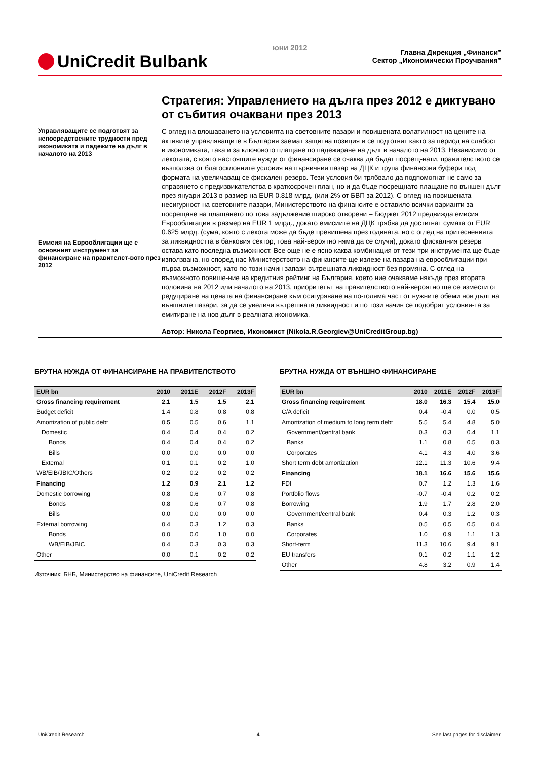UniCredit Bulbank
юни 2012
Главна Дирекция „Финанси”
Сектор „Икономически Проучвания”
Стратегия: Управлението на дълга през 2012 е диктувано от събития очаквани през 2013
Управляващите се подготвят за непосредствените трудности пред икономиката и падежите на дълг в началото на 2013
Емисия на Еврооблигации ще е основният инструмент за финансиране на правителст-вото през 2012
С оглед на влошаването на условията на световните пазари и повишената волатилност на цените на активите управляващите в България заемат защитна позиция и се подготвят както за период на слабост в икономиката, така и за ключовото плащане по падежиране на дълг в началото на 2013. Независимо от лекотата, с която настоящите нужди от финансиране се очаква да бъдат посрещ-нати, правителството се възползва от благосклонните условия на първичния пазар на ДЦК и трупа финансови буфери под формата на увеличаващ се фискален резерв. Тези условия би трябвало да подпомогнат не само за справянето с предизвикателства в краткосрочен план, но и да бъде посрещнато плащане по външен дълг през януари 2013 в размер на EUR 0.818 млрд. (или 2% от БВП за 2012). С оглед на повишената несигурност на световните пазари, Министерството на финансите е оставило всички варианти за посрещане на плащането по това задължение широко отворени – Бюджет 2012 предвижда емисия Еврооблигации в размер на EUR 1 млрд., докато емисиите на ДЦК трябва да достигнат сумата от EUR 0.625 млрд. (сума, която с лекота може да бъде превишена през годината, но с оглед на притесненията за ликвидността в банковия сектор, това най-вероятно няма да се случи), докато фискалния резерв остава като последна възможност. Все още не е ясно каква комбинация от тези три инструмента ще бъде използвана, но според нас Министерството на финансите ще излезе на пазара на еврооблигации при първа възможност, като по този начин запази вътрешната ликвидност без промяна. С оглед на възможното повише-ние на кредитния рейтинг на България, което ние очакваме някъде през втората половина на 2012 или началото на 2013, приоритетът на правителството най-вероятно ще се измести от редуциране на цената на финансиране към осигуряване на по-голяма част от нужните обеми нов дълг на външните пазари, за да се увеличи вътрешната ликвидност и по този начин се подобрят условия-та за емитиране на нов дълг в реалната икономика.
Автор: Никола Георгиев, Икономист (Nikola.R.Georgiev@UniCreditGroup.bg)
БРУТНА НУЖДА ОТ ФИНАНСИРАНЕ НА ПРАВИТЕЛСТВОТО
| EUR bn | 2010 | 2011E | 2012F | 2013F |
| --- | --- | --- | --- | --- |
| Gross financing requirement | 2.1 | 1.5 | 1.5 | 2.1 |
| Budget deficit | 1.4 | 0.8 | 0.8 | 0.8 |
| Amortization of public debt | 0.5 | 0.5 | 0.6 | 1.1 |
| Domestic | 0.4 | 0.4 | 0.4 | 0.2 |
| Bonds | 0.4 | 0.4 | 0.4 | 0.2 |
| Bills | 0.0 | 0.0 | 0.0 | 0.0 |
| External | 0.1 | 0.1 | 0.2 | 1.0 |
| WB/EIB/JBIC/Others | 0.2 | 0.2 | 0.2 | 0.2 |
| Financing | 1.2 | 0.9 | 2.1 | 1.2 |
| Domestic borrowing | 0.8 | 0.6 | 0.7 | 0.8 |
| Bonds | 0.8 | 0.6 | 0.7 | 0.8 |
| Bills | 0.0 | 0.0 | 0.0 | 0.0 |
| External borrowing | 0.4 | 0.3 | 1.2 | 0.3 |
| Bonds | 0.0 | 0.0 | 1.0 | 0.0 |
| WB/EIB/JBIC | 0.4 | 0.3 | 0.3 | 0.3 |
| Other | 0.0 | 0.1 | 0.2 | 0.2 |
Източник: БНБ, Министерство на финансите, UniCredit Research
БРУТНА НУЖДА ОТ ВЪНШНО ФИНАНСИРАНЕ
| EUR bn | 2010 | 2011E | 2012F | 2013F |
| --- | --- | --- | --- | --- |
| Gross financing requirement | 18.0 | 16.3 | 15.4 | 15.0 |
| C/A deficit | 0.4 | -0.4 | 0.0 | 0.5 |
| Amortization of medium to long term debt | 5.5 | 5.4 | 4.8 | 5.0 |
| Government/central bank | 0.3 | 0.3 | 0.4 | 1.1 |
| Banks | 1.1 | 0.8 | 0.5 | 0.3 |
| Corporates | 4.1 | 4.3 | 4.0 | 3.6 |
| Short term debt amortization | 12.1 | 11.3 | 10.6 | 9.4 |
| Financing | 18.1 | 16.6 | 15.6 | 15.6 |
| FDI | 0.7 | 1.2 | 1.3 | 1.6 |
| Portfolio flows | -0.7 | -0.4 | 0.2 | 0.2 |
| Borrowing | 1.9 | 1.7 | 2.8 | 2.0 |
| Government/central bank | 0.4 | 0.3 | 1.2 | 0.3 |
| Banks | 0.5 | 0.5 | 0.5 | 0.4 |
| Corporates | 1.0 | 0.9 | 1.1 | 1.3 |
| Short-term | 11.3 | 10.6 | 9.4 | 9.1 |
| EU transfers | 0.1 | 0.2 | 1.1 | 1.2 |
| Other | 4.8 | 3.2 | 0.9 | 1.4 |
UniCredit Research 4 See last pages for disclaimer.